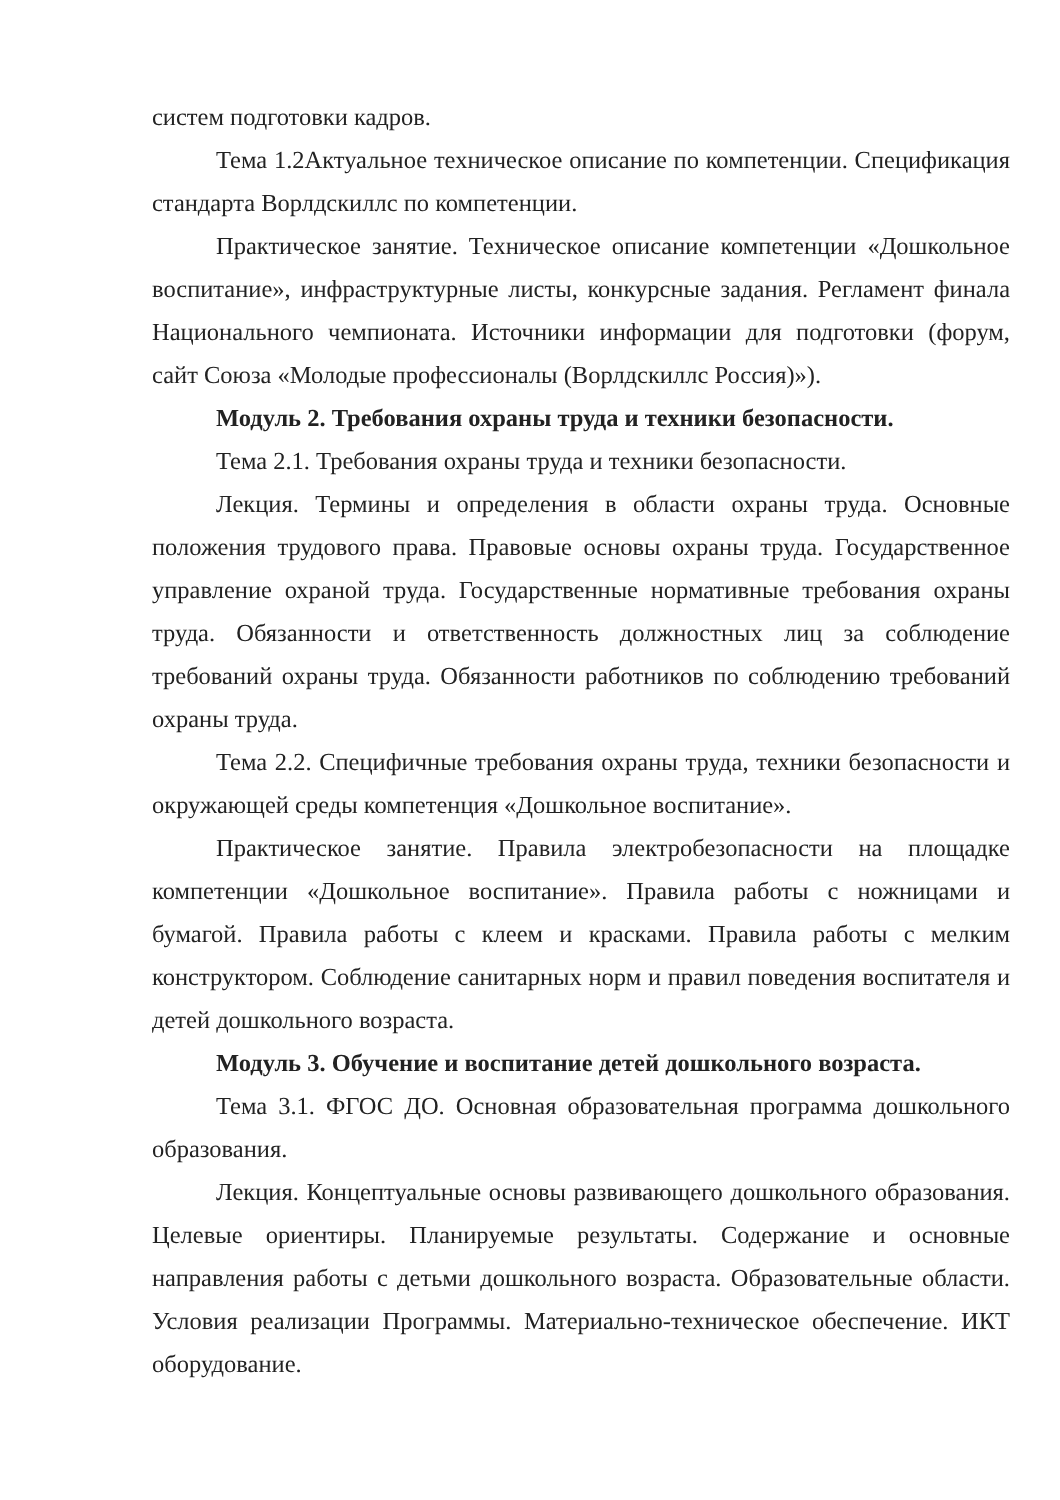систем подготовки кадров.
Тема 1.2Актуальное техническое описание по компетенции. Спецификация стандарта Ворлдскиллс по компетенции.
Практическое занятие. Техническое описание компетенции «Дошкольное воспитание», инфраструктурные листы, конкурсные задания. Регламент финала Национального чемпионата. Источники информации для подготовки (форум, сайт Союза «Молодые профессионалы (Ворлдскиллс Россия)»).
Модуль 2. Требования охраны труда и техники безопасности.
Тема 2.1. Требования охраны труда и техники безопасности.
Лекция. Термины и определения в области охраны труда. Основные положения трудового права. Правовые основы охраны труда. Государственное управление охраной труда. Государственные нормативные требования охраны труда. Обязанности и ответственность должностных лиц за соблюдение требований охраны труда. Обязанности работников по соблюдению требований охраны труда.
Тема 2.2. Специфичные требования охраны труда, техники безопасности и окружающей среды компетенция «Дошкольное воспитание».
Практическое занятие. Правила электробезопасности на площадке компетенции «Дошкольное воспитание». Правила работы с ножницами и бумагой. Правила работы с клеем и красками. Правила работы с мелким конструктором. Соблюдение санитарных норм и правил поведения воспитателя и детей дошкольного возраста.
Модуль 3. Обучение и воспитание детей дошкольного возраста.
Тема 3.1. ФГОС ДО. Основная образовательная программа дошкольного образования.
Лекция. Концептуальные основы развивающего дошкольного образования. Целевые ориентиры. Планируемые результаты. Содержание и основные направления работы с детьми дошкольного возраста. Образовательные области. Условия реализации Программы. Материально-техническое обеспечение. ИКТ оборудование.